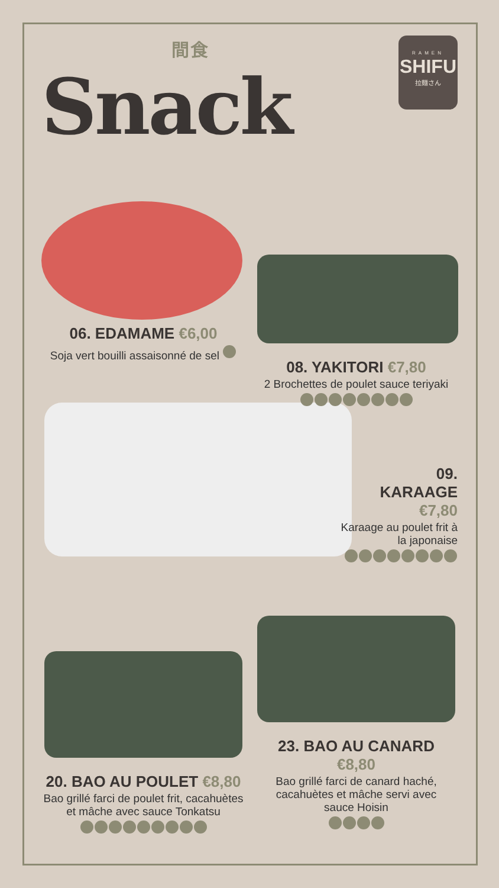間食
Snack
RAMEN
SHIFU
拉麵さん
06. EDAMAME €6,00
Soja vert bouilli assaisonné de sel
08. YAKITORI €7,80
2 Brochettes de poulet sauce teriyaki
09.
KARAAGE
€7,80
Karaage au poulet frit à la japonaise
20. BAO AU POULET €8,80
Bao grillé farci de poulet frit, cacahuètes et mâche avec sauce Tonkatsu
23. BAO AU CANARD €8,80
Bao grillé farci de canard haché, cacahuètes et mâche servi avec sauce Hoisin